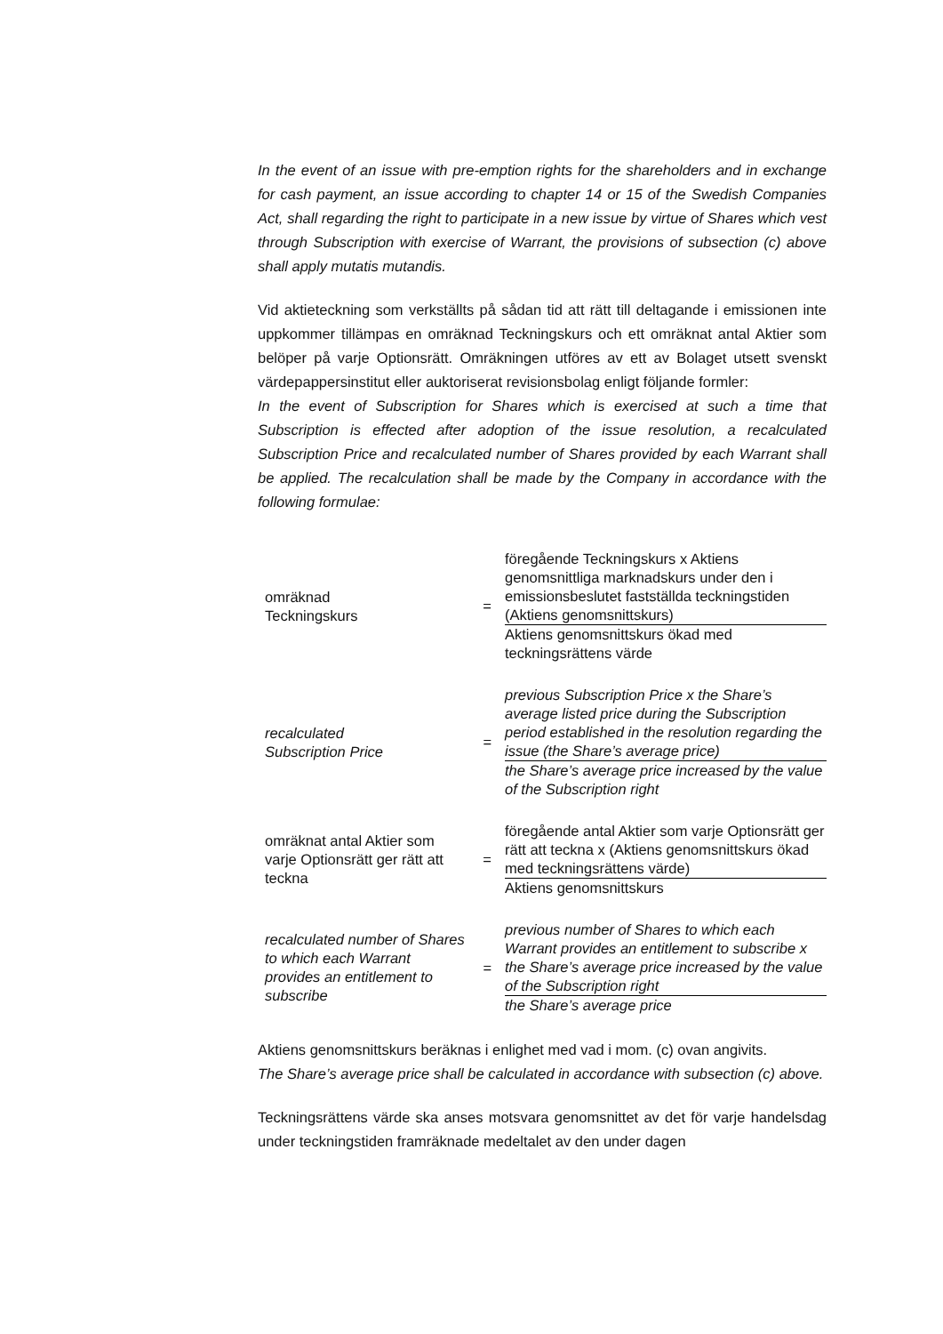In the event of an issue with pre-emption rights for the shareholders and in exchange for cash payment, an issue according to chapter 14 or 15 of the Swedish Companies Act, shall regarding the right to participate in a new issue by virtue of Shares which vest through Subscription with exercise of Warrant, the provisions of subsection (c) above shall apply mutatis mutandis.
Vid aktieteckning som verkställts på sådan tid att rätt till deltagande i emissionen inte uppkommer tillämpas en omräknad Teckningskurs och ett omräknat antal Aktier som belöper på varje Optionsrätt. Omräkningen utföres av ett av Bolaget utsett svenskt värdepappersinstitut eller auktoriserat revisionsbolag enligt följande formler:
In the event of Subscription for Shares which is exercised at such a time that Subscription is effected after adoption of the issue resolution, a recalculated Subscription Price and recalculated number of Shares provided by each Warrant shall be applied. The recalculation shall be made by the Company in accordance with the following formulae:
omräknad
Teckningskurs
=
föregående Teckningskurs x Aktiens genomsnittliga marknadskurs under den i emissionsbeslutet fastställda teckningstiden (Aktiens genomsnittskurs)
Aktiens genomsnittskurs ökad med teckningsrättens värde
recalculated
Subscription Price
=
previous Subscription Price x the Share’s average listed price during the Subscription period established in the resolution regarding the issue (the Share’s average price)
the Share’s average price increased by the value of the Subscription right
omräknat antal Aktier som varje Optionsrätt ger rätt att teckna
=
föregående antal Aktier som varje Optionsrätt ger rätt att teckna x (Aktiens genomsnittskurs ökad med teckningsrättens värde)
Aktiens genomsnittskurs
recalculated number of Shares to which each Warrant provides an entitlement to subscribe
=
previous number of Shares to which each Warrant provides an entitlement to subscribe x the Share’s average price increased by the value of the Subscription right
the Share’s average price
Aktiens genomsnittskurs beräknas i enlighet med vad i mom. (c) ovan angivits.
The Share’s average price shall be calculated in accordance with subsection (c) above.
Teckningsrättens värde ska anses motsvara genomsnittet av det för varje handelsdag under teckningstiden framräknade medeltalet av den under dagen